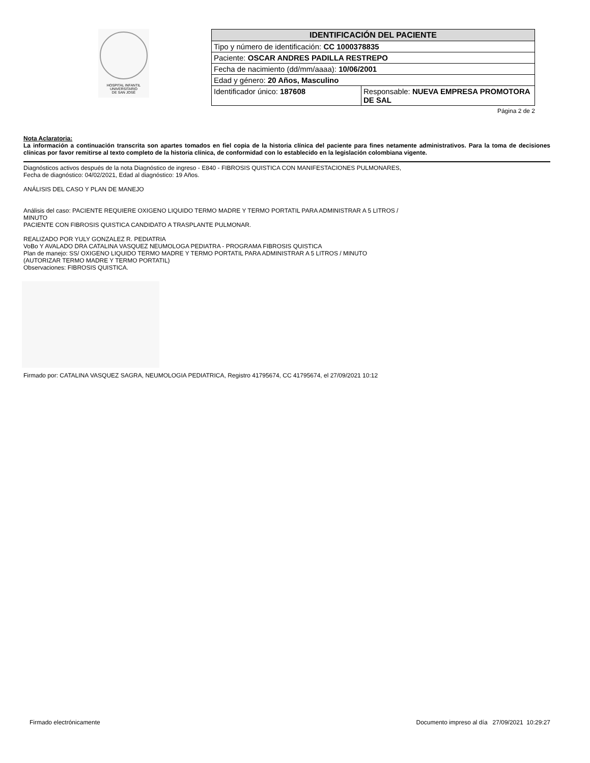HOSPITAL INFANTIL
UNIVERSITARIO
DE SAN JOSÉ
| IDENTIFICACIÓN DEL PACIENTE | |
| --- | --- |
| Tipo y número de identificación: CC 1000378835 | |
| Paciente: OSCAR ANDRES PADILLA RESTREPO | |
| Fecha de nacimiento (dd/mm/aaaa): 10/06/2001 | |
| Edad y género: 20 Años, Masculino | |
| Identificador único: 187608 | Responsable: NUEVA EMPRESA PROMOTORA DE SAL |
Página 2 de 2
Nota Aclaratoria:
La información a continuación transcrita son apartes tomados en fiel copia de la historia clínica del paciente para fines netamente administrativos. Para la toma de decisiones clínicas por favor remitirse al texto completo de la historia clínica, de conformidad con lo establecido en la legislación colombiana vigente.
Diagnósticos activos después de la nota Diagnóstico de ingreso - E840 - FIBROSIS QUISTICA CON MANIFESTACIONES PULMONARES,
Fecha de diagnóstico: 04/02/2021, Edad al diagnóstico: 19 Años.
ANÁLISIS DEL CASO Y PLAN DE MANEJO
Análisis del caso: PACIENTE REQUIERE OXIGENO LIQUIDO TERMO MADRE Y TERMO PORTATIL PARA ADMINISTRAR A 5 LITROS /
MINUTO
PACIENTE CON FIBROSIS QUISTICA CANDIDATO A TRASPLANTE PULMONAR.
REALIZADO POR YULY GONZALEZ R. PEDIATRIA
VoBo Y AVALADO DRA CATALINA VASQUEZ NEUMOLOGA PEDIATRA - PROGRAMA FIBROSIS QUISTICA
Plan de manejo: SS/ OXIGENO LIQUIDO TERMO MADRE Y TERMO PORTATIL PARA ADMINISTRAR A 5 LITROS / MINUTO
(AUTORIZAR TERMO MADRE Y TERMO PORTATIL)
Observaciones: FIBROSIS QUISTICA.
Firmado por: CATALINA VASQUEZ SAGRA, NEUMOLOGIA PEDIATRICA, Registro 41795674, CC 41795674, el 27/09/2021 10:12
Firmado electrónicamente Documento impreso al día 27/09/2021 10:29:27